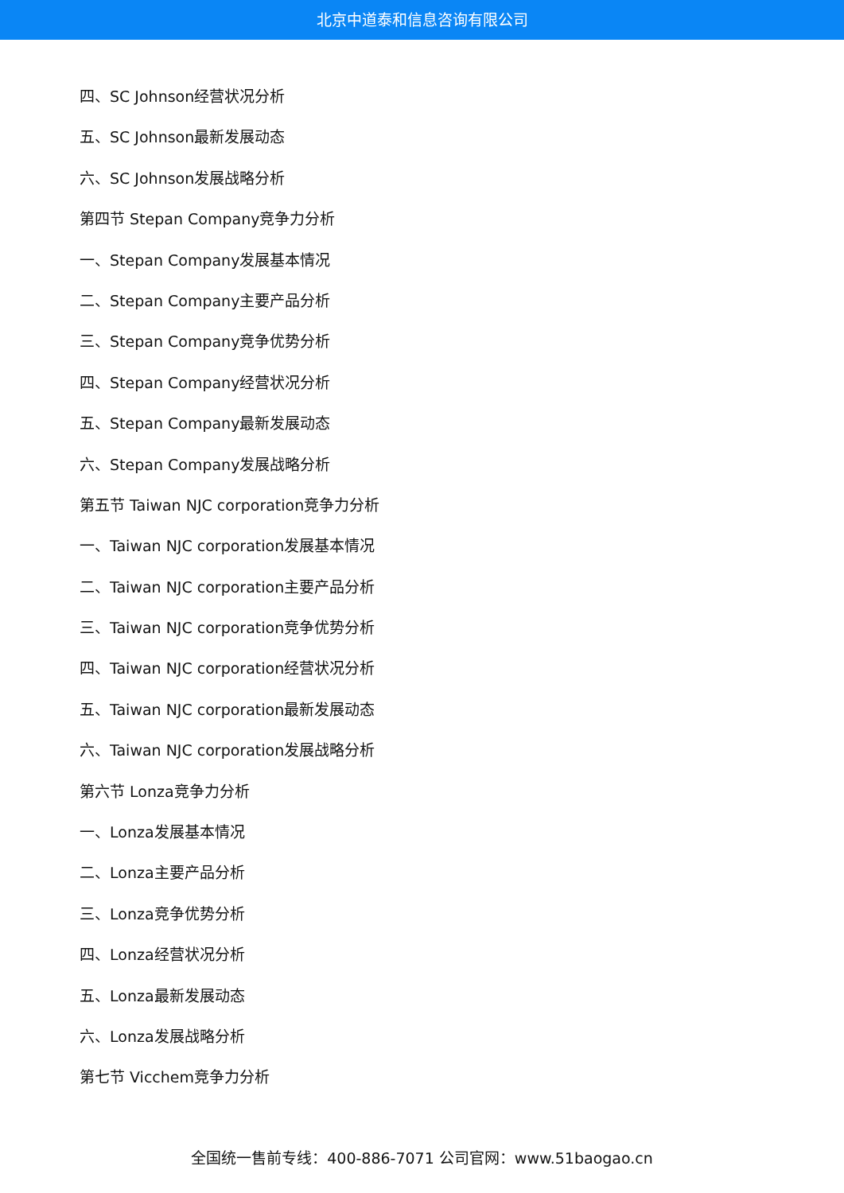北京中道泰和信息咨询有限公司
四、SC Johnson经营状况分析
五、SC Johnson最新发展动态
六、SC Johnson发展战略分析
第四节 Stepan Company竞争力分析
一、Stepan Company发展基本情况
二、Stepan Company主要产品分析
三、Stepan Company竞争优势分析
四、Stepan Company经营状况分析
五、Stepan Company最新发展动态
六、Stepan Company发展战略分析
第五节 Taiwan NJC corporation竞争力分析
一、Taiwan NJC corporation发展基本情况
二、Taiwan NJC corporation主要产品分析
三、Taiwan NJC corporation竞争优势分析
四、Taiwan NJC corporation经营状况分析
五、Taiwan NJC corporation最新发展动态
六、Taiwan NJC corporation发展战略分析
第六节 Lonza竞争力分析
一、Lonza发展基本情况
二、Lonza主要产品分析
三、Lonza竞争优势分析
四、Lonza经营状况分析
五、Lonza最新发展动态
六、Lonza发展战略分析
第七节 Vicchem竞争力分析
全国统一售前专线：400-886-7071 公司官网：www.51baogao.cn